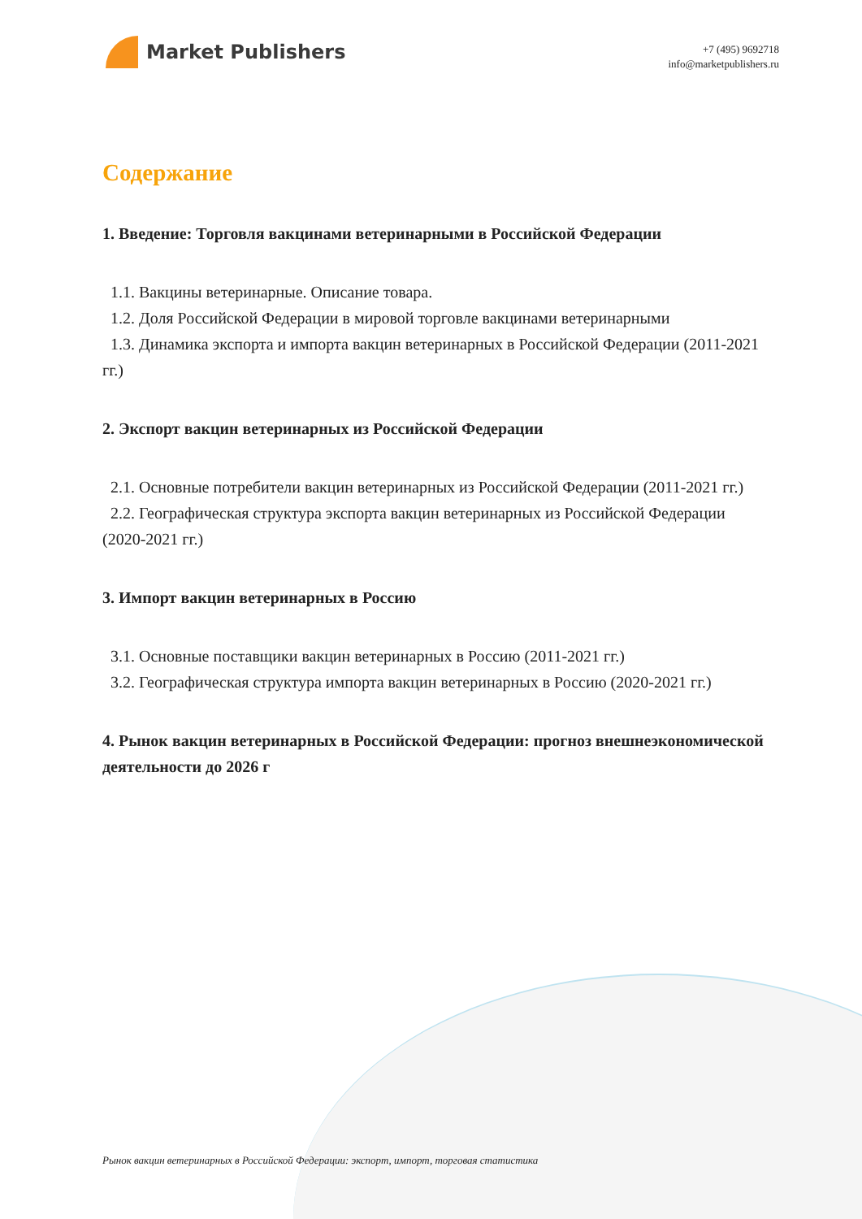Market Publishers
+7 (495) 9692718
info@marketpublishers.ru
Содержание
1. Введение: Торговля вакцинами ветеринарными в Российской Федерации
1.1. Вакцины ветеринарные. Описание товара.
1.2. Доля Российской Федерации в мировой торговле вакцинами ветеринарными
1.3. Динамика экспорта и импорта вакцин ветеринарных в Российской Федерации (2011-2021 гг.)
2. Экспорт вакцин ветеринарных из Российской Федерации
2.1. Основные потребители вакцин ветеринарных из Российской Федерации (2011-2021 гг.)
2.2. Географическая структура экспорта вакцин ветеринарных из Российской Федерации (2020-2021 гг.)
3. Импорт вакцин ветеринарных в Россию
3.1. Основные поставщики вакцин ветеринарных в Россию (2011-2021 гг.)
3.2. Географическая структура импорта вакцин ветеринарных в Россию (2020-2021 гг.)
4. Рынок вакцин ветеринарных в Российской Федерации: прогноз внешнеэкономической деятельности до 2026 г
Рынок вакцин ветеринарных в Российской Федерации: экспорт, импорт, торговая статистика